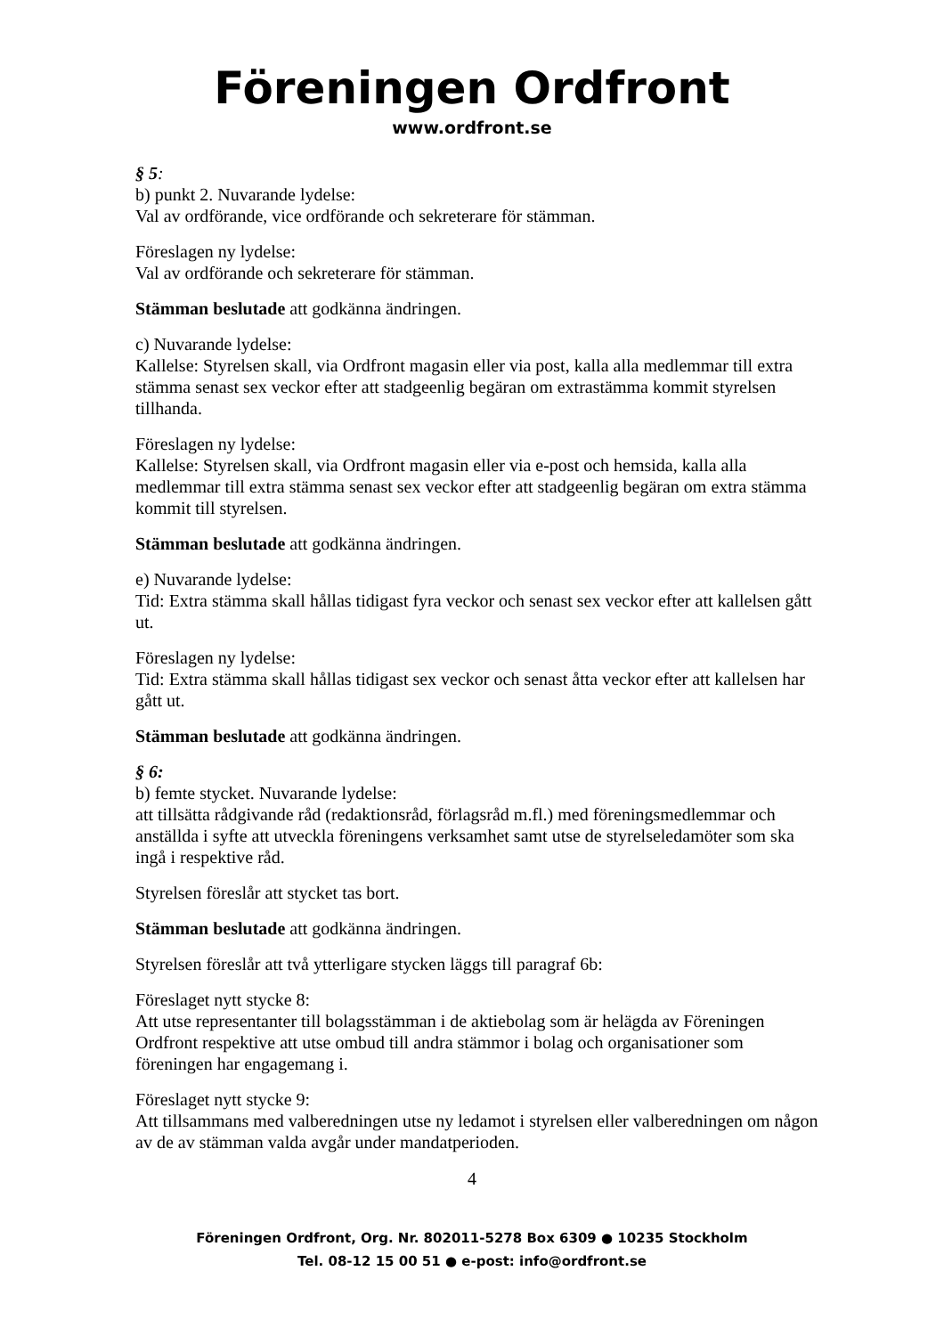Föreningen Ordfront
www.ordfront.se
§ 5:
b) punkt 2. Nuvarande lydelse:
Val av ordförande, vice ordförande och sekreterare för stämman.
Föreslagen ny lydelse:
Val av ordförande och sekreterare för stämman.
Stämman beslutade att godkänna ändringen.
c) Nuvarande lydelse:
Kallelse: Styrelsen skall, via Ordfront magasin eller via post, kalla alla medlemmar till extra stämma senast sex veckor efter att stadgeenlig begäran om extrastämma kommit styrelsen tillhanda.
Föreslagen ny lydelse:
Kallelse: Styrelsen skall, via Ordfront magasin eller via e-post och hemsida, kalla alla medlemmar till extra stämma senast sex veckor efter att stadgeenlig begäran om extra stämma kommit till styrelsen.
Stämman beslutade att godkänna ändringen.
e) Nuvarande lydelse:
Tid: Extra stämma skall hållas tidigast fyra veckor och senast sex veckor efter att kallelsen gått ut.
Föreslagen ny lydelse:
Tid: Extra stämma skall hållas tidigast sex veckor och senast åtta veckor efter att kallelsen har gått ut.
Stämman beslutade att godkänna ändringen.
§ 6:
b) femte stycket. Nuvarande lydelse:
att tillsätta rådgivande råd (redaktionsråd, förlagsråd m.fl.) med föreningsmedlemmar och anställda i syfte att utveckla föreningens verksamhet samt utse de styrelseledamöter som ska ingå i respektive råd.
Styrelsen föreslår att stycket tas bort.
Stämman beslutade att godkänna ändringen.
Styrelsen föreslår att två ytterligare stycken läggs till paragraf 6b:
Föreslaget nytt stycke 8:
Att utse representanter till bolagsstämman i de aktiebolag som är helägda av Föreningen Ordfront respektive att utse ombud till andra stämmor i bolag och organisationer som föreningen har engagemang i.
Föreslaget nytt stycke 9:
Att tillsammans med valberedningen utse ny ledamot i styrelsen eller valberedningen om någon av de av stämman valda avgår under mandatperioden.
4
Föreningen Ordfront, Org. Nr. 802011-5278 Box 6309 ● 10235 Stockholm
Tel. 08-12 15 00 51 ● e-post: info@ordfront.se